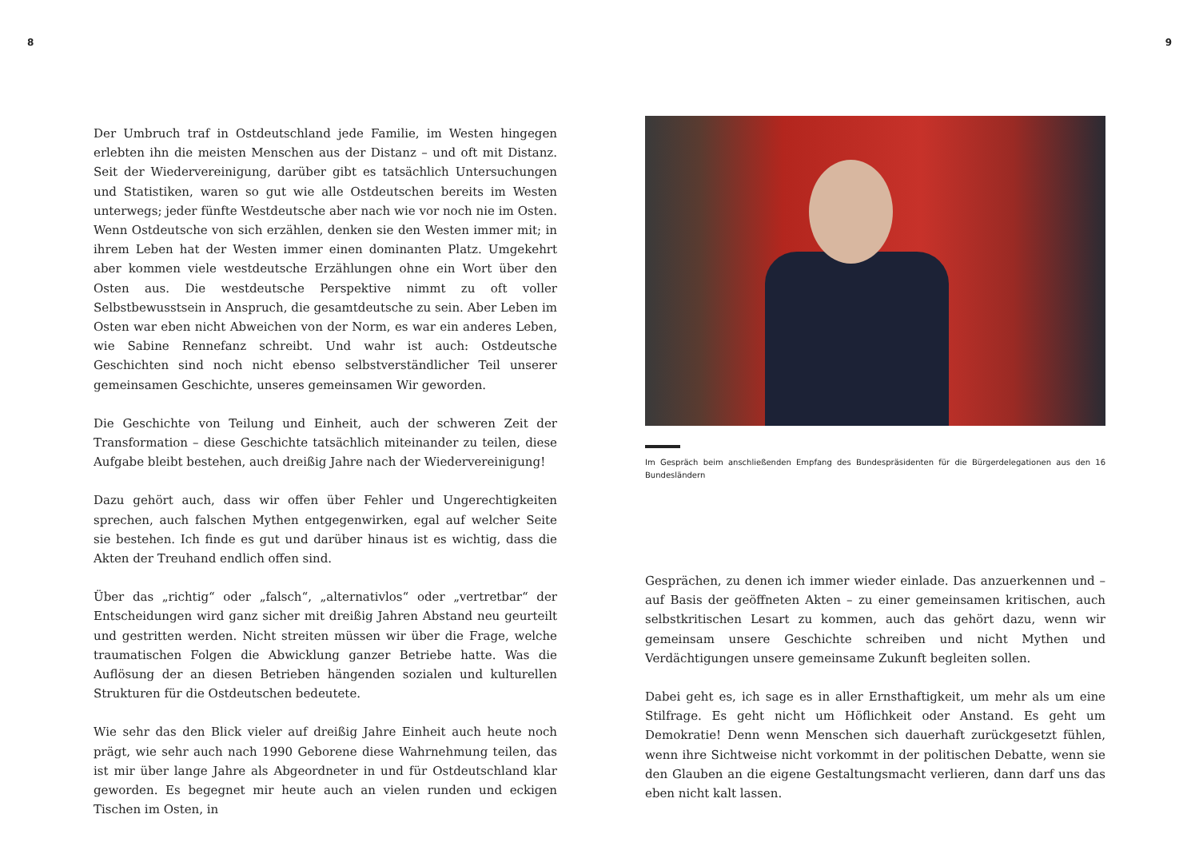8 9
Der Umbruch traf in Ostdeutschland jede Familie, im Westen hingegen erlebten ihn die meisten Menschen aus der Distanz – und oft mit Distanz. Seit der Wiedervereinigung, darüber gibt es tatsächlich Untersuchungen und Statistiken, waren so gut wie alle Ostdeutschen bereits im Westen unterwegs; jeder fünfte Westdeutsche aber nach wie vor noch nie im Osten. Wenn Ostdeutsche von sich erzählen, denken sie den Westen immer mit; in ihrem Leben hat der Westen immer einen dominanten Platz. Umgekehrt aber kommen viele westdeutsche Erzählungen ohne ein Wort über den Osten aus. Die westdeutsche Perspektive nimmt zu oft voller Selbstbewusstsein in Anspruch, die gesamtdeutsche zu sein. Aber Leben im Osten war eben nicht Abweichen von der Norm, es war ein anderes Leben, wie Sabine Rennefanz schreibt. Und wahr ist auch: Ostdeutsche Geschichten sind noch nicht ebenso selbstverständlicher Teil unserer gemeinsamen Geschichte, unseres gemeinsamen Wir geworden.
Die Geschichte von Teilung und Einheit, auch der schweren Zeit der Transformation – diese Geschichte tatsächlich miteinander zu teilen, diese Aufgabe bleibt bestehen, auch dreißig Jahre nach der Wiedervereinigung!
Dazu gehört auch, dass wir offen über Fehler und Ungerechtigkeiten sprechen, auch falschen Mythen entgegenwirken, egal auf welcher Seite sie bestehen. Ich finde es gut und darüber hinaus ist es wichtig, dass die Akten der Treuhand endlich offen sind.
Über das „richtig“ oder „falsch“, „alternativlos“ oder „vertretbar“ der Entscheidungen wird ganz sicher mit dreißig Jahren Abstand neu geurteilt und gestritten werden. Nicht streiten müssen wir über die Frage, welche traumatischen Folgen die Abwicklung ganzer Betriebe hatte. Was die Auflösung der an diesen Betrieben hängenden sozialen und kulturellen Strukturen für die Ostdeutschen bedeutete.
Wie sehr das den Blick vieler auf dreißig Jahre Einheit auch heute noch prägt, wie sehr auch nach 1990 Geborene diese Wahrnehmung teilen, das ist mir über lange Jahre als Abgeordneter in und für Ostdeutschland klar geworden. Es begegnet mir heute auch an vielen runden und eckigen Tischen im Osten, in
Im Gespräch beim anschließenden Empfang des Bundespräsidenten für die Bürgerdelegationen aus den 16 Bundesländern
Gesprächen, zu denen ich immer wieder einlade. Das anzuerkennen und – auf Basis der geöffneten Akten – zu einer gemeinsamen kritischen, auch selbstkritischen Lesart zu kommen, auch das gehört dazu, wenn wir gemeinsam unsere Geschichte schreiben und nicht Mythen und Verdächtigungen unsere gemeinsame Zukunft begleiten sollen.
Dabei geht es, ich sage es in aller Ernsthaftigkeit, um mehr als um eine Stilfrage. Es geht nicht um Höflichkeit oder Anstand. Es geht um Demokratie! Denn wenn Menschen sich dauerhaft zurückgesetzt fühlen, wenn ihre Sichtweise nicht vorkommt in der politischen Debatte, wenn sie den Glauben an die eigene Gestaltungsmacht verlieren, dann darf uns das eben nicht kalt lassen.